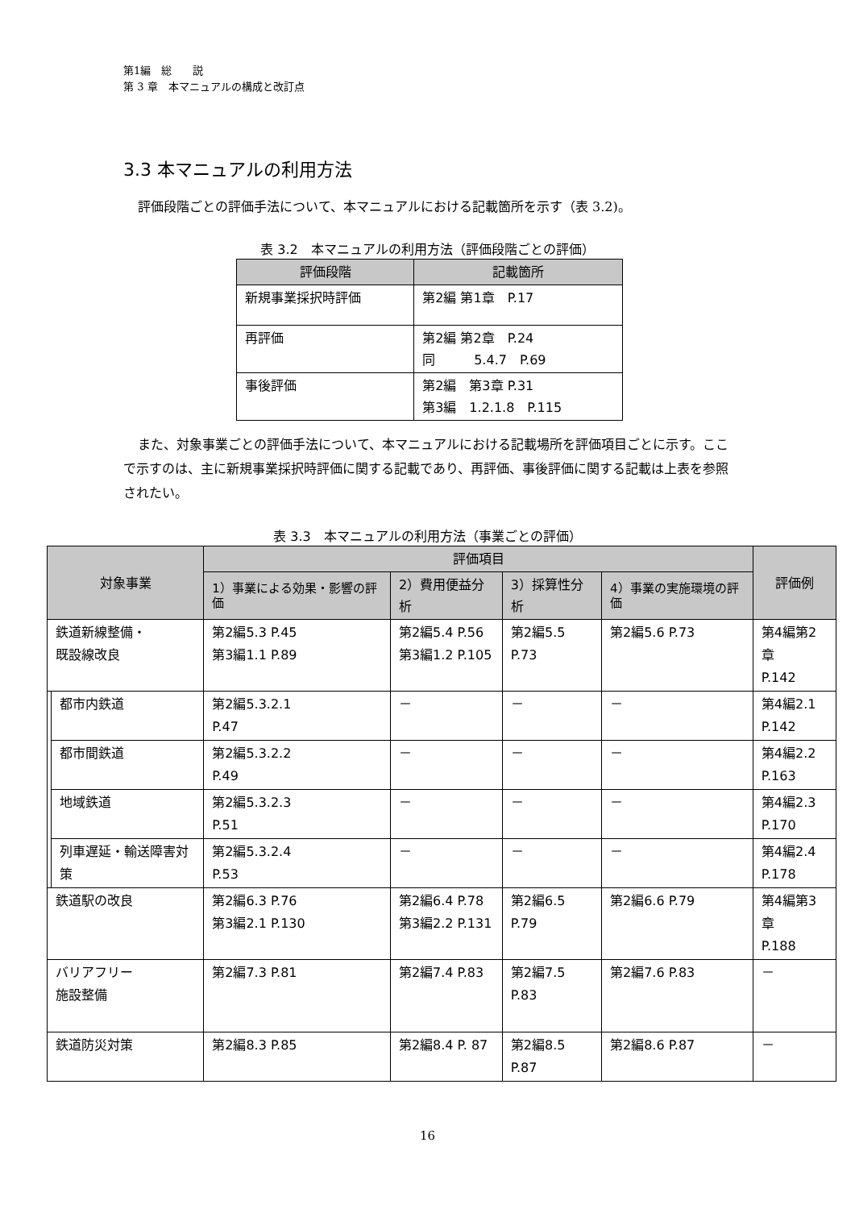第1編　総　　説
第 3 章　本マニュアルの構成と改訂点
3.3 本マニュアルの利用方法
評価段階ごとの評価手法について、本マニュアルにおける記載箇所を示す（表 3.2)。
表 3.2　本マニュアルの利用方法（評価段階ごとの評価）
| 評価段階 | 記載箇所 |
| --- | --- |
| 新規事業採択時評価 | 第2編 第1章 P.17 |
| 再評価 | 第2編 第2章 P.24 同 5.4.7 P.69 |
| 事後評価 | 第2編 第3章 P.31 第3編 1.2.1.8 P.115 |
また、対象事業ごとの評価手法について、本マニュアルにおける記載場所を評価項目ごとに示す。ここで示すのは、主に新規事業採択時評価に関する記載であり、再評価、事後評価に関する記載は上表を参照されたい。
表 3.3　本マニュアルの利用方法（事業ごとの評価）
| 対象事業 | | 評価項目 | | | | 評価例 |
| --- | --- | --- | --- | --- | --- | --- |
| | | 1）事業による効果・影響の評価 | 2）費用便益分析 | 3）採算性分析 | 4）事業の実施環境の評価 | |
| 鉄道新線整備・ 既設線改良 | | 第2編5.3 P.45 第3編1.1 P.89 | 第2編5.4 P.56 第3編1.2 P.105 | 第2編5.5 P.73 | 第2編5.6 P.73 | 第4編第2章 P.142 |
| | 都市内鉄道 | 第2編5.3.2.1 P.47 | － | － | － | 第4編2.1 P.142 |
| | 都市間鉄道 | 第2編5.3.2.2 P.49 | － | － | － | 第4編2.2 P.163 |
| | 地域鉄道 | 第2編5.3.2.3 P.51 | － | － | － | 第4編2.3 P.170 |
| | 列車遅延・輸送障害対策 | 第2編5.3.2.4 P.53 | － | － | － | 第4編2.4 P.178 |
| 鉄道駅の改良 | | 第2編6.3 P.76 第3編2.1 P.130 | 第2編6.4 P.78 第3編2.2 P.131 | 第2編6.5 P.79 | 第2編6.6 P.79 | 第4編第3章 P.188 |
| バリアフリー 施設整備 | | 第2編7.3 P.81 | 第2編7.4 P.83 | 第2編7.5 P.83 | 第2編7.6 P.83 | － |
| 鉄道防災対策 | | 第2編8.3 P.85 | 第2編8.4 P. 87 | 第2編8.5 P.87 | 第2編8.6 P.87 | － |
16